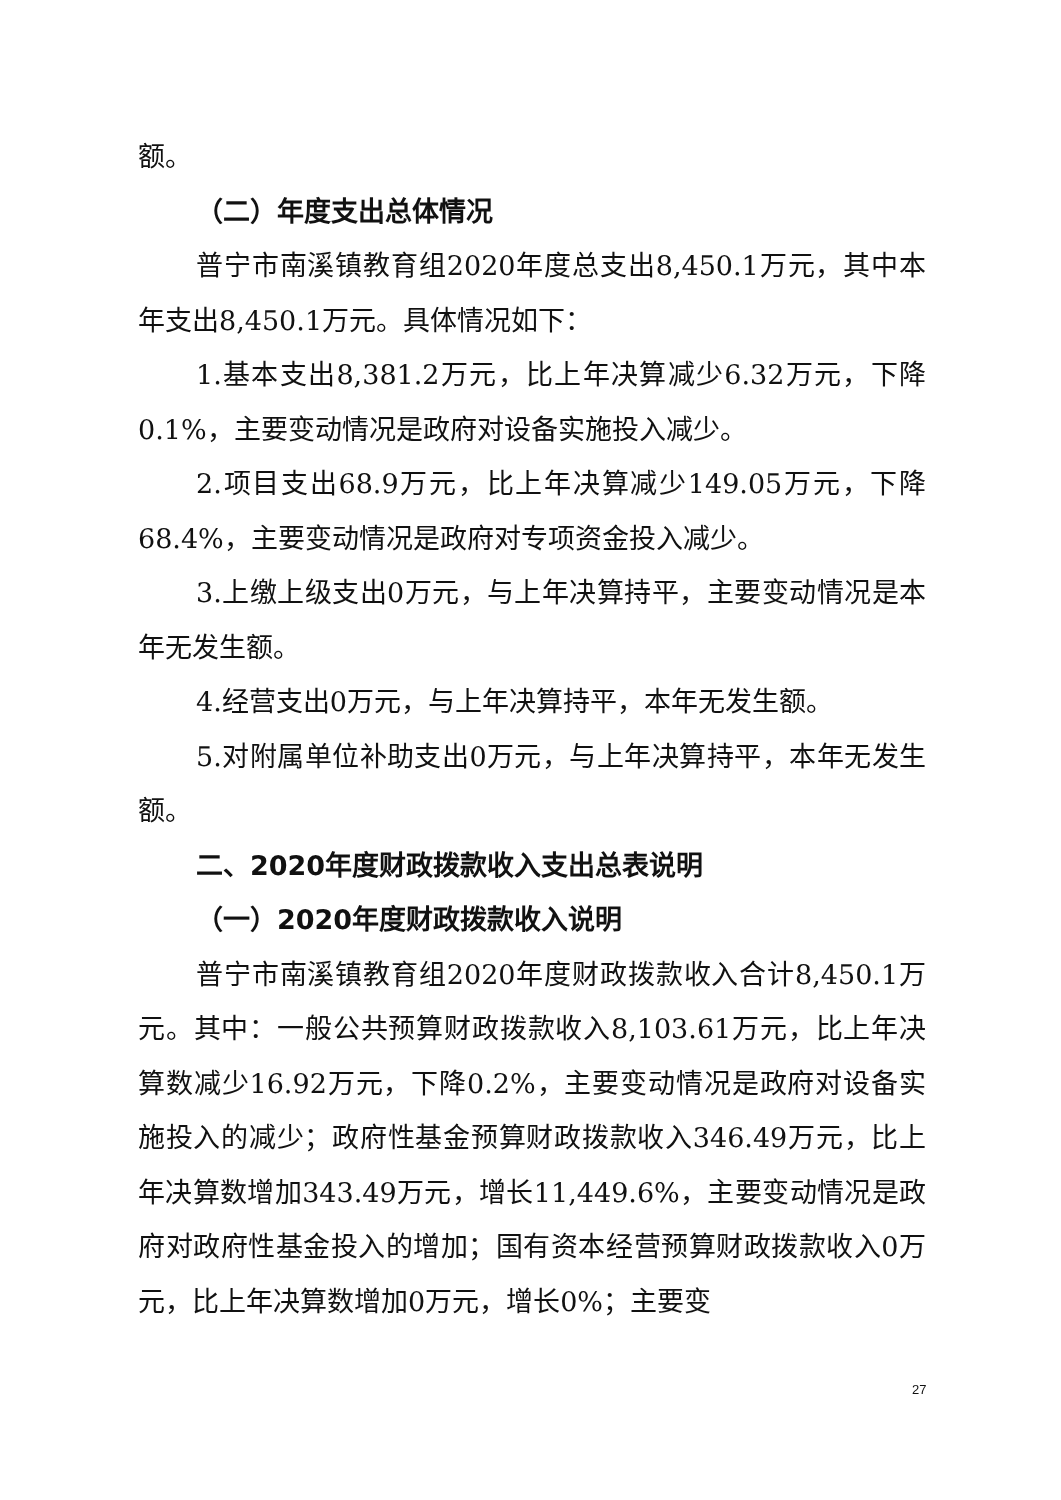额。
（二）年度支出总体情况
普宁市南溪镇教育组2020年度总支出8,450.1万元，其中本年支出8,450.1万元。具体情况如下：
1.基本支出8,381.2万元，比上年决算减少6.32万元，下降0.1%，主要变动情况是政府对设备实施投入减少。
2.项目支出68.9万元，比上年决算减少149.05万元，下降68.4%，主要变动情况是政府对专项资金投入减少。
3.上缴上级支出0万元，与上年决算持平，主要变动情况是本年无发生额。
4.经营支出0万元，与上年决算持平，本年无发生额。
5.对附属单位补助支出0万元，与上年决算持平，本年无发生额。
二、2020年度财政拨款收入支出总表说明
（一）2020年度财政拨款收入说明
普宁市南溪镇教育组2020年度财政拨款收入合计8,450.1万元。其中：一般公共预算财政拨款收入8,103.61万元，比上年决算数减少16.92万元，下降0.2%，主要变动情况是政府对设备实施投入的减少；政府性基金预算财政拨款收入346.49万元，比上年决算数增加343.49万元，增长11,449.6%，主要变动情况是政府对政府性基金投入的增加；国有资本经营预算财政拨款收入0万元，比上年决算数增加0万元，增长0%；主要变
27